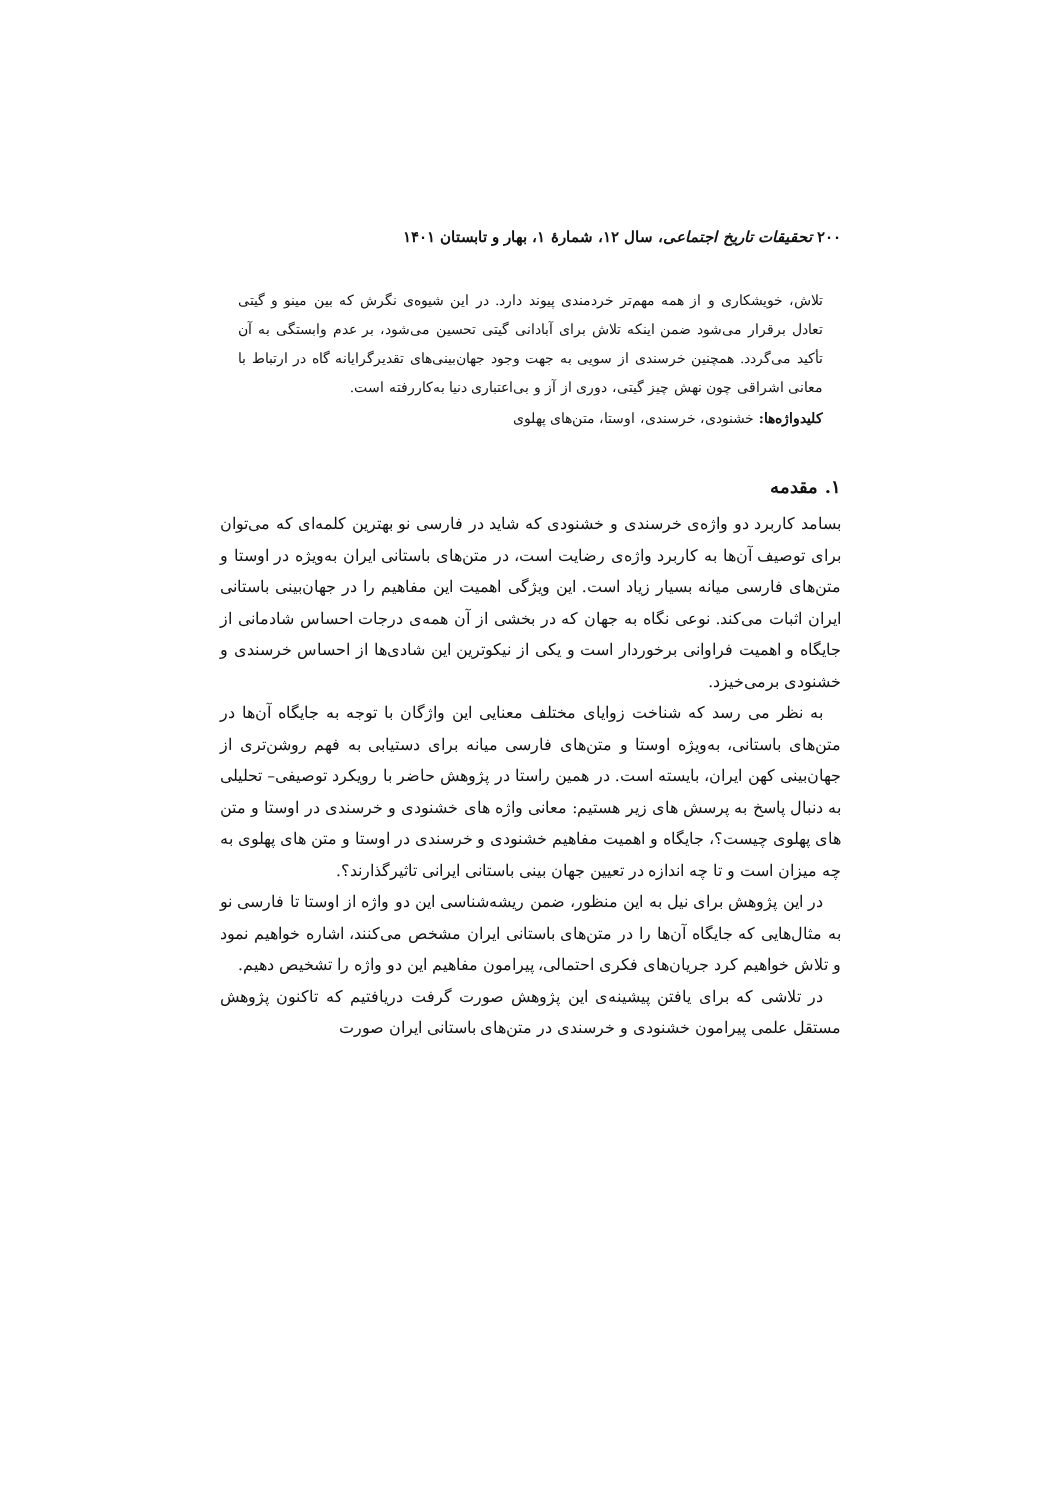۲۰۰ تحقیقات تاریخ اجتماعی، سال ۱۲، شمارهٔ ۱، بهار و تابستان ۱۴۰۱
تلاش، خویشکاری و از همه مهم‌تر خردمندی پیوند دارد. در این شیوه‌ی نگرش که بین مینو و گیتی تعادل برقرار می‌شود ضمن اینکه تلاش برای آبادانی گیتی تحسین می‌شود، بر عدم وابستگی به آن تأکید می‌گردد. همچنین خرسندی از سویی به جهت وجود جهان‌بینی‌های تقدیرگرایانه گاه در ارتباط با معانی اشراقی چون نهش چیز گیتی، دوری از آز و بی‌اعتباری دنیا به‌کاررفته است.
کلیدواژه‌ها: خشنودی، خرسندی، اوستا، متن‌های پهلوی
۱. مقدمه
بسامد کاربرد دو واژه‌ی خرسندی و خشنودی که شاید در فارسی نو بهترین کلمه‌ای که می‌توان برای توصیف آن‌ها به کاربرد واژه‌ی رضایت است، در متن‌های باستانی ایران به‌ویژه در اوستا و متن‌های فارسی میانه بسیار زیاد است. این ویژگی اهمیت این مفاهیم را در جهان‌بینی باستانی ایران اثبات می‌کند. نوعی نگاه به جهان که در بخشی از آن همه‌ی درجات احساس شادمانی از جایگاه و اهمیت فراوانی برخوردار است و یکی از نیکوترین این شادی‌ها از احساس خرسندی و خشنودی برمی‌خیزد.
به نظر می رسد که شناخت زوایای مختلف معنایی این واژگان با توجه به جایگاه آن‌ها در متن‌های باستانی، به‌ویژه اوستا و متن‌های فارسی میانه برای دستیابی به فهم روشن‌تری از جهان‌بینی کهن ایران، بایسته است. در همین راستا در پژوهش حاضر با رویکرد توصیفی– تحلیلی به دنبال پاسخ به پرسش های زیر هستیم: معانی واژه های خشنودی و خرسندی در اوستا و متن های پهلوی چیست؟، جایگاه و اهمیت مفاهیم خشنودی و خرسندی در اوستا و متن های پهلوی به چه میزان است و تا چه اندازه در تعیین جهان بینی باستانی ایرانی تاثیرگذارند؟.
در این پژوهش برای نیل به این منظور، ضمن ریشه‌شناسی این دو واژه از اوستا تا فارسی نو به مثال‌هایی که جایگاه آن‌ها را در متن‌های باستانی ایران مشخص می‌کنند، اشاره خواهیم نمود و تلاش خواهیم کرد جریان‌های فکری احتمالی، پیرامون مفاهیم این دو واژه را تشخیص دهیم.
در تلاشی که برای یافتن پیشینه‌ی این پژوهش صورت گرفت دریافتیم که تاکنون پژوهش مستقل علمی پیرامون خشنودی و خرسندی در متن‌های باستانی ایران صورت